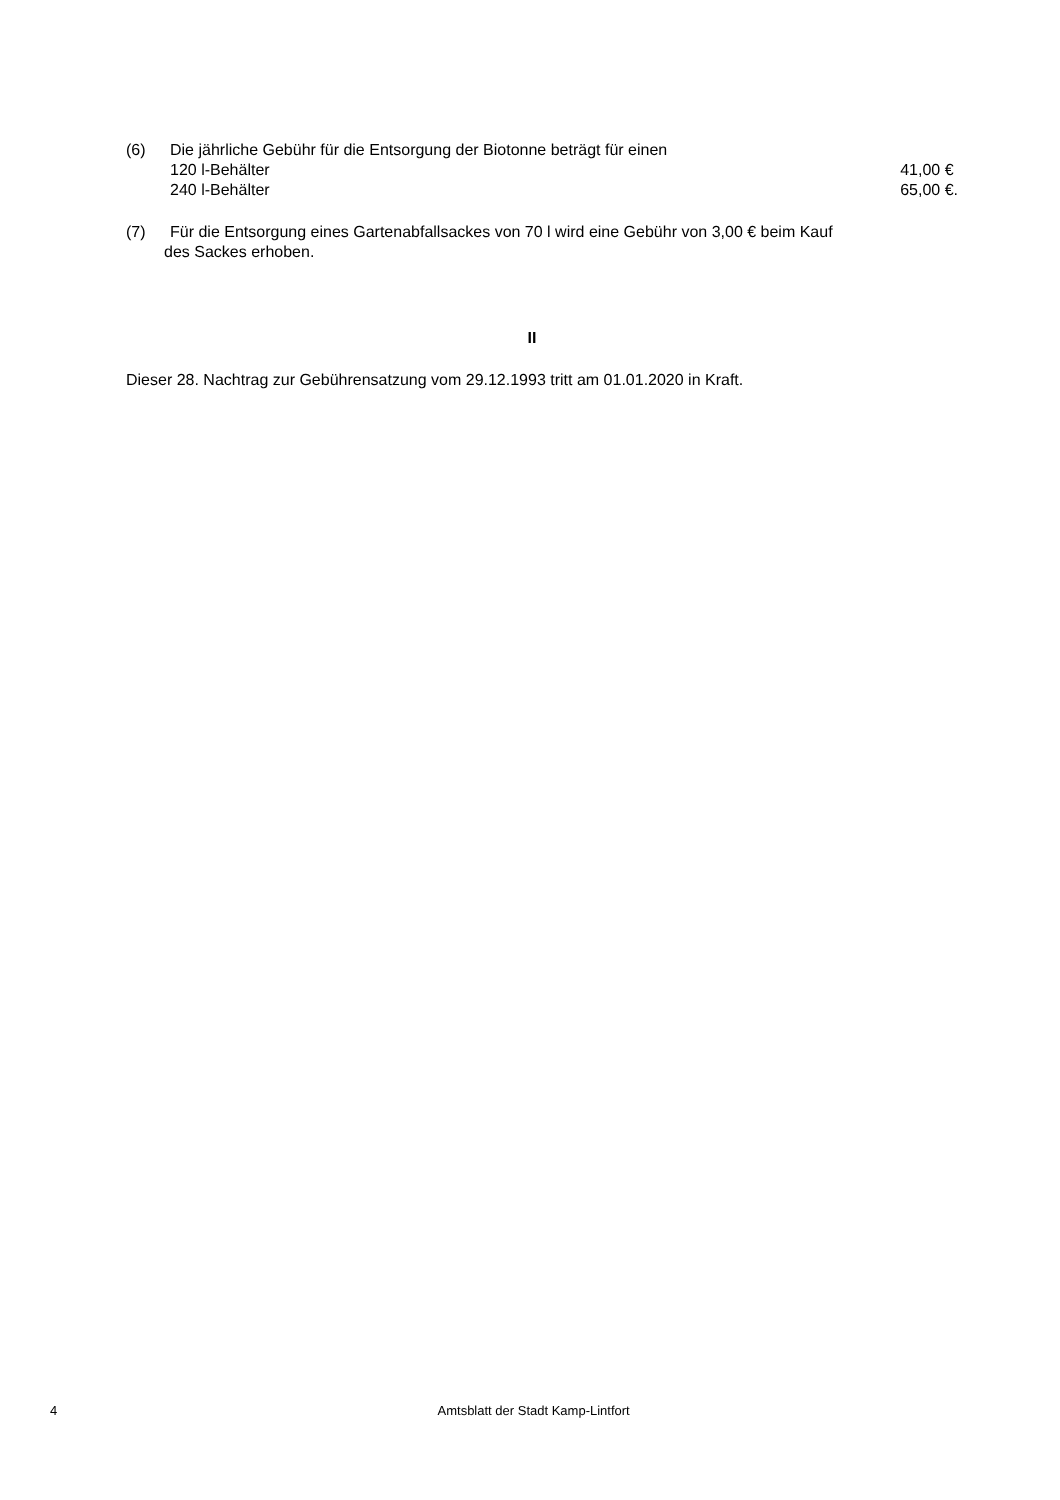(6) Die jährliche Gebühr für die Entsorgung der Biotonne beträgt für einen
120 l-Behälter 41,00 €
240 l-Behälter 65,00 €.
(7) Für die Entsorgung eines Gartenabfallsackes von 70 l wird eine Gebühr von 3,00 € beim Kauf
des Sackes erhoben.
II
Dieser 28. Nachtrag zur Gebührensatzung vom 29.12.1993 tritt am 01.01.2020 in Kraft.
4 Amtsblatt der Stadt Kamp-Lintfort